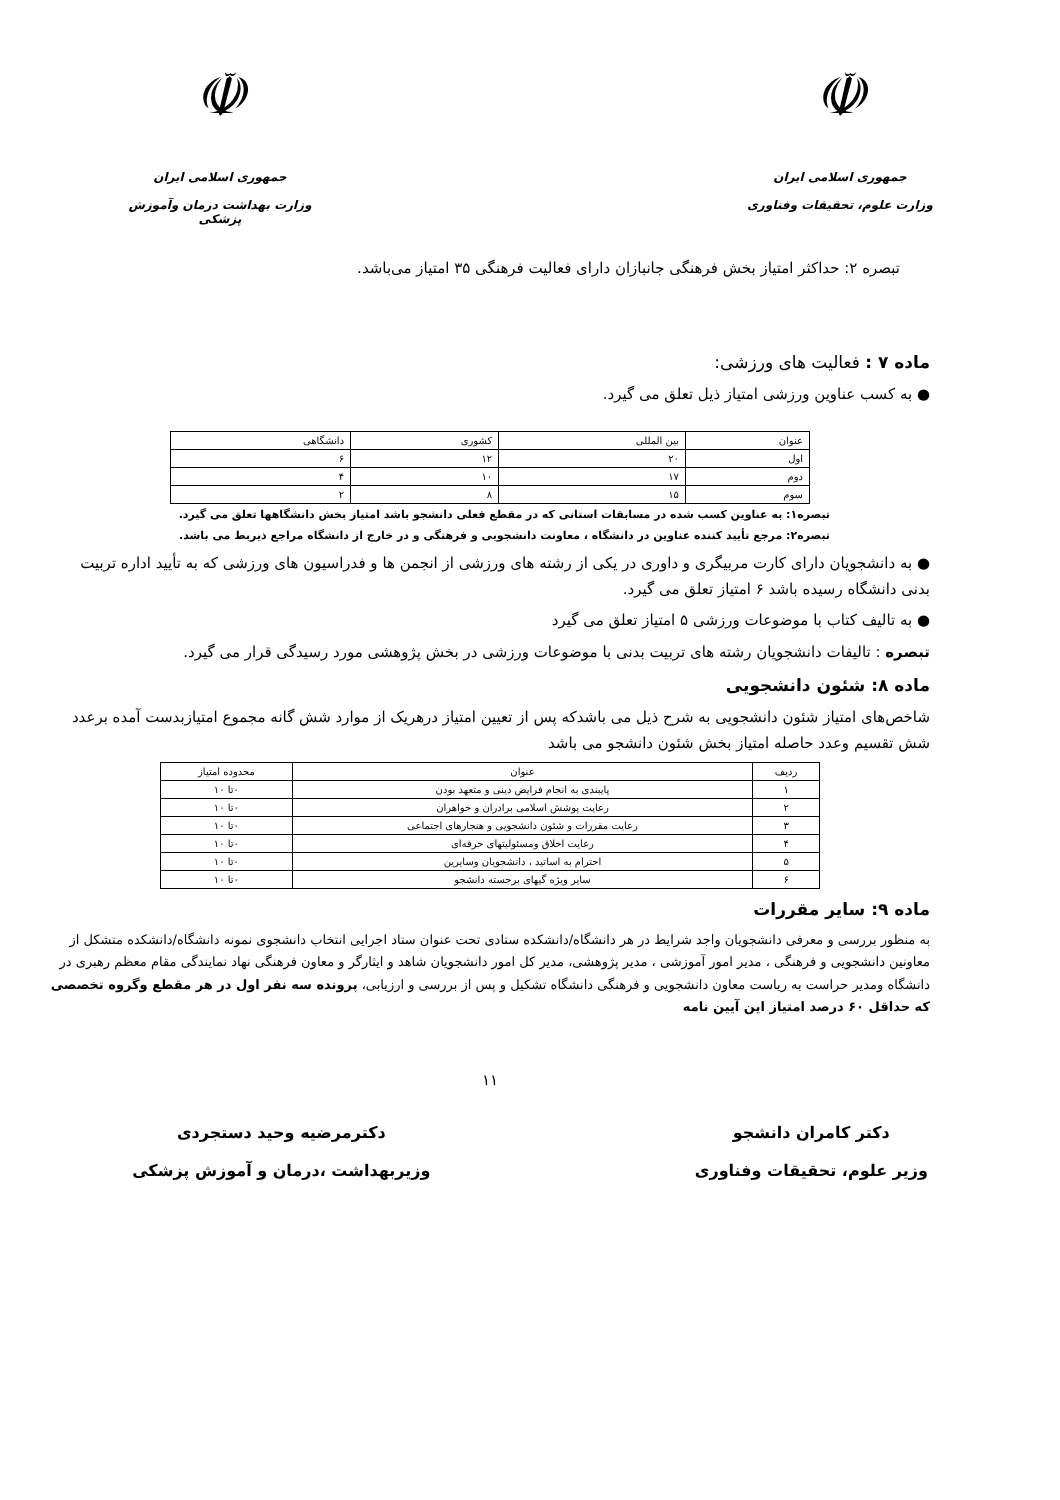☫
جمهوری اسلامی ایران
وزارت علوم، تحقیقات وفناوری
☫
جمهوری اسلامی ایران
وزارت بهداشت درمان وآموزش پزشکی
تبصره ۲: حداکثر امتیاز بخش فرهنگی جانبازان دارای فعالیت فرهنگی ۳۵ امتیاز می‌باشد.
ماده ۷ : فعالیت های ورزشی:
● به کسب عناوین ورزشی امتیاز ذیل تعلق می گیرد.
| عنوان | بین المللی | کشوری | دانشگاهی |
| اول | ۲۰ | ۱۲ | ۶ |
| دوم | ۱۷ | ۱۰ | ۴ |
| سوم | ۱۵ | ۸ | ۲ |
تبصره۱: به عناوین کسب شده در مسابقات استانی که در مقطع فعلی دانشجو باشد امتیاز بخش دانشگاهها تعلق می گیرد.
تبصره۲: مرجع تأیید کننده عناوین در دانشگاه ، معاونت دانشجویی و فرهنگی و در خارج از دانشگاه مراجع ذیربط می باشد.
● به دانشجویان دارای کارت مربیگری و داوری در یکی از رشته های ورزشی از انجمن ها و فدراسیون های ورزشی که به تأیید اداره تربیت بدنی دانشگاه رسیده باشد ۶ امتیاز تعلق می گیرد.
● به تالیف کتاب با موضوعات ورزشی ۵ امتیاز تعلق می گیرد
تبصره : تالیفات دانشجویان رشته های تربیت بدنی با موضوعات ورزشی در بخش پژوهشی مورد رسیدگی قرار می گیرد.
ماده ۸: شئون دانشجویی
شاخص‌های امتیاز شئون دانشجویی به شرح ذیل می باشدکه پس از تعیین امتیاز درهریک از موارد شش گانه مجموع امتیازبدست آمده برعدد شش تقسیم وعدد حاصله امتیاز بخش شئون دانشجو می باشد
| ردیف | عنوان | محدوده امتیاز |
| ۱ | پایبندی به انجام فرایض دینی و متعهد بودن | ۰تا ۱۰ |
| ۲ | رعایت پوشش اسلامی برادران و خواهران | ۰تا ۱۰ |
| ۳ | رعایت مقررات و شئون دانشجویی و هنجارهای اجتماعی | ۰تا ۱۰ |
| ۴ | رعایت اخلاق ومسئولیتهای حرفه‌ای | ۰تا ۱۰ |
| ۵ | احترام به اساتید ، دانشجویان وسایرین | ۰تا ۱۰ |
| ۶ | سایر ویژه گیهای برجسته دانشجو | ۰تا ۱۰ |
ماده ۹: سایر مقررات
به منظور بررسی و معرفی دانشجویان واجد شرایط در هر دانشگاه/دانشکده ستادی تحت عنوان ستاد اجرایی انتخاب دانشجوی نمونه دانشگاه/دانشکده متشکل از معاونین دانشجویی و فرهنگی ، مدیر امور آموزشی ، مدیر پژوهشی، مدیر کل امور دانشجویان شاهد و ایثارگر و معاون فرهنگی نهاد نمایندگی مقام معظم رهبری در دانشگاه ومدیر حراست به ریاست معاون دانشجویی و فرهنگی دانشگاه تشکیل و پس از بررسی و ارزیابی، پرونده سه نفر اول در هر مقطع وگروه تخصصی که حداقل ۶۰ درصد امتیاز این آیین نامه
۱۱
دکتر کامران دانشجو
وزیر علوم، تحقیقات وفناوری
دکترمرضیه وحید دستجردی
وزیربهداشت ،درمان و آموزش پزشکی